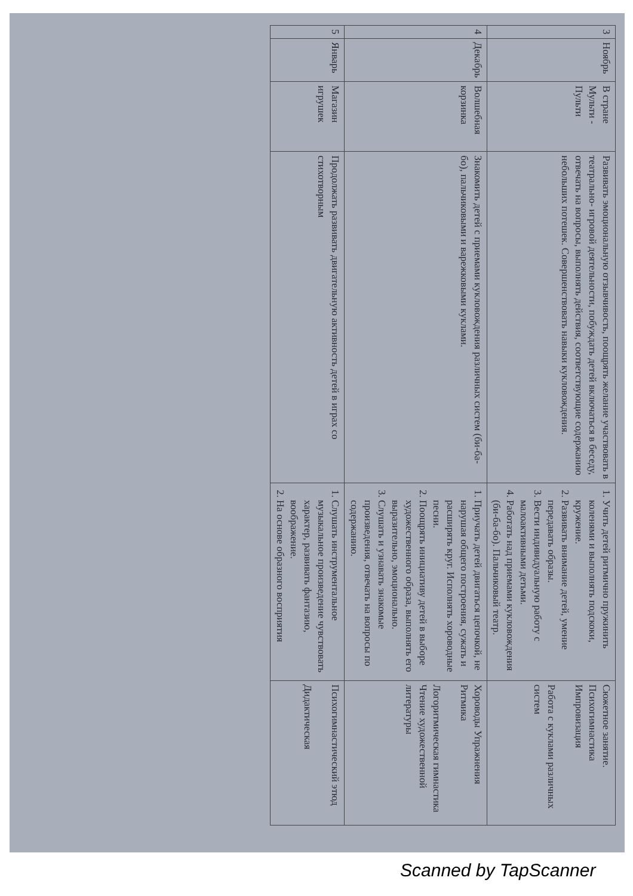| 3 | Ноябрь | В стране Мульти - Пульти | Развивать эмоциональную отзывчивость, поощрять желание участвовать в театрально- игровой деятельности, побуждать детей включаться в беседу, отвечать на вопросы, выполнять действия, соответствующие содержанию небольших потешек. Совершенствовать навыки кукловождения. | 1. Учить детей ритмично пружинить коленями и выполнять подскоки, кружение. 2. Развивать внимание детей, умение передавать образы. 3. Вести индивидуальную работу с малоактивными детьми. 4. Работать над приемами кукловождения (би-ба-бо). Пальчиковый театр. | Сюжетное занятие. Психогимнастика Импровизация Работа с куклами различных систем |
| 4 | Декабрь | Волшебная корзинка | Знакомить детей с приемами кукловождения различных систем (би-ба-бо), пальчиковыми и варежковыми куклами. | 1. Приучать детей двигаться цепочкой, не нарушая общего построения, сужать и расширять круг. Исполнять хороводные песни. 2. Поощрять инициативу детей в выборе художественного образа, выполнять его выразительно, эмоционально. 3. Слушать и узнавать знакомые произведения, отвечать на вопросы по содержанию. | Хороводы Упражнения Ритмика Логоритмическая гимнастика Чтение художественной литературы |
| 5 | Январь | Магазин игрушек | Продолжать развивать двигательную активность детей в играх со стихотворным | 1. Слушать инструментальное музыкальное произведение чувствовать характер, развивать фантазию, воображение. 2. На основе образного восприятия | Психогимнастический этюд Дидактическая |
Scanned by TapScanner